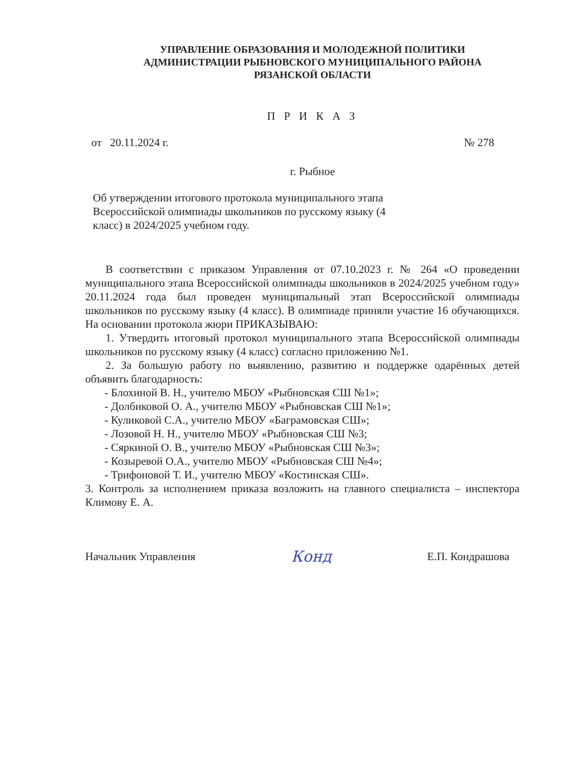УПРАВЛЕНИЕ ОБРАЗОВАНИЯ И МОЛОДЕЖНОЙ ПОЛИТИКИ
АДМИНИСТРАЦИИ РЫБНОВСКОГО МУНИЦИПАЛЬНОГО РАЙОНА
РЯЗАНСКОЙ ОБЛАСТИ
П Р И К А З
от 20.11.2024 г. № 278
г. Рыбное
Об утверждении итогового протокола муниципального этапа Всероссийской олимпиады школьников по русскому языку (4 класс) в 2024/2025 учебном году.
В соответствии с приказом Управления от 07.10.2023 г. № 264 «О проведении муниципального этапа Всероссийской олимпиады школьников в 2024/2025 учебном году» 20.11.2024 года был проведен муниципальный этап Всероссийской олимпиады школьников по русскому языку (4 класс). В олимпиаде приняли участие 16 обучающихся. На основании протокола жюри ПРИКАЗЫВАЮ:
1. Утвердить итоговый протокол муниципального этапа Всероссийской олимпиады школьников по русскому языку (4 класс) согласно приложению №1.
2. За большую работу по выявлению, развитию и поддержке одарённых детей объявить благодарность:
- Блохиной В. Н., учителю МБОУ «Рыбновская СШ №1»;
- Долбиковой О. А., учителю МБОУ «Рыбновская СШ №1»;
- Куликовой С.А., учителю МБОУ «Баграмовская СШ»;
- Лозовой Н. Н., учителю МБОУ «Рыбновская СШ №3;
- Сяркиной О. В., учителю МБОУ «Рыбновская СШ №3»;
- Козыревой О.А., учителю МБОУ «Рыбновская СШ №4»;
- Трифоновой Т. И., учителю МБОУ «Костинская СШ».
3. Контроль за исполнением приказа возложить на главного специалиста – инспектора Климову Е. А.
Начальник Управления Конд Е.П. Кондрашова